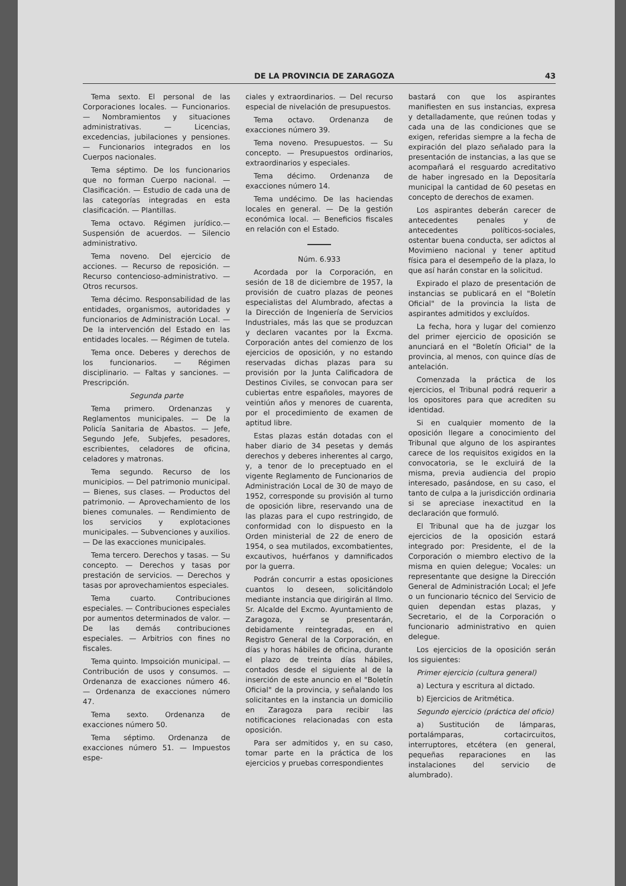DE LA PROVINCIA DE ZARAGOZA 43
Tema sexto. El personal de las Corporaciones locales. — Funcionarios. — Nombramientos y situaciones administrativas. — Licencias, excedencias, jubilaciones y pensiones. — Funcionarios integrados en los Cuerpos nacionales.
Tema séptimo. De los funcionarios que no forman Cuerpo nacional. — Clasificación. — Estudio de cada una de las categorías integradas en esta clasificación. — Plantillas.
Tema octavo. Régimen jurídico.— Suspensión de acuerdos. — Silencio administrativo.
Tema noveno. Del ejercicio de acciones. — Recurso de reposición. — Recurso contencioso-administrativo. — Otros recursos.
Tema décimo. Responsabilidad de las entidades, organismos, autoridades y funcionarios de Administración Local. — De la intervención del Estado en las entidades locales. — Régimen de tutela.
Tema once. Deberes y derechos de los funcionarios. — Régimen disciplinario. — Faltas y sanciones. — Prescripción.
Segunda parte
Tema primero. Ordenanzas y Reglamentos municipales. — De la Policía Sanitaria de Abastos. — Jefe, Segundo Jefe, Subjefes, pesadores, escribientes, celadores de oficina, celadores y matronas.
Tema segundo. Recurso de los municipios. — Del patrimonio municipal. — Bienes, sus clases. — Productos del patrimonio. — Aprovechamiento de los bienes comunales. — Rendimiento de los servicios y explotaciones municipales. — Subvenciones y auxilios. — De las exacciones municipales.
Tema tercero. Derechos y tasas. — Su concepto. — Derechos y tasas por prestación de servicios. — Derechos y tasas por aprovechamientos especiales.
Tema cuarto. Contribuciones especiales. — Contribuciones especiales por aumentos determinados de valor. — De las demás contribuciones especiales. — Arbitrios con fines no fiscales.
Tema quinto. Impsoición municipal. — Contribución de usos y consumos. — Ordenanza de exacciones número 46. — Ordenanza de exacciones número 47.
Tema sexto. Ordenanza de exacciones número 50.
Tema séptimo. Ordenanza de exacciones número 51. — Impuestos espe-
ciales y extraordinarios. — Del recurso especial de nivelación de presupuestos.
Tema octavo. Ordenanza de exacciones número 39.
Tema noveno. Presupuestos. — Su concepto. — Presupuestos ordinarios, extraordinarios y especiales.
Tema décimo. Ordenanza de exacciones número 14.
Tema undécimo. De las haciendas locales en general. — De la gestión económica local. — Beneficios fiscales en relación con el Estado.
Núm. 6.933
Acordada por la Corporación, en sesión de 18 de diciembre de 1957, la provisión de cuatro plazas de peones especialistas del Alumbrado, afectas a la Dirección de Ingeniería de Servicios Industriales, más las que se produzcan y declaren vacantes por la Excma. Corporación antes del comienzo de los ejercicios de oposición, y no estando reservadas dichas plazas para su provisión por la Junta Calificadora de Destinos Civiles, se convocan para ser cubiertas entre españoles, mayores de veintiún años y menores de cuarenta, por el procedimiento de examen de aptitud libre.
Estas plazas están dotadas con el haber diario de 34 pesetas y demás derechos y deberes inherentes al cargo, y, a tenor de lo preceptuado en el vigente Reglamento de Funcionarios de Administración Local de 30 de mayo de 1952, corresponde su provisión al turno de oposición libre, reservando una de las plazas para el cupo restringido, de conformidad con lo dispuesto en la Orden ministerial de 22 de enero de 1954, o sea mutilados, excombatientes, excautivos, huérfanos y damnificados por la guerra.
Podrán concurrir a estas oposiciones cuantos lo deseen, solicitándolo mediante instancia que dirigirán al Ilmo. Sr. Alcalde del Excmo. Ayuntamiento de Zaragoza, y se presentarán, debidamente reintegradas, en el Registro General de la Corporación, en días y horas hábiles de oficina, durante el plazo de treinta días hábiles, contados desde el siguiente al de la inserción de este anuncio en el "Boletín Oficial" de la provincia, y señalando los solicitantes en la instancia un domicilio en Zaragoza para recibir las notificaciones relacionadas con esta oposición.
Para ser admitidos y, en su caso, tomar parte en la práctica de los ejercicios y pruebas correspondientes
bastará con que los aspirantes manifiesten en sus instancias, expresa y detalladamente, que reúnen todas y cada una de las condiciones que se exigen, referidas siempre a la fecha de expiración del plazo señalado para la presentación de instancias, a las que se acompañará el resguardo acreditativo de haber ingresado en la Depositaría municipal la cantidad de 60 pesetas en concepto de derechos de examen.
Los aspirantes deberán carecer de antecedentes penales y de antecedentes políticos-sociales, ostentar buena conducta, ser adictos al Movimieno nacional y tener aptitud física para el desempeño de la plaza, lo que así harán constar en la solicitud.
Expirado el plazo de presentación de instancias se publicará en el "Boletín Oficial" de la provincia la lista de aspirantes admitidos y excluídos.
La fecha, hora y lugar del comienzo del primer ejercicio de oposición se anunciará en el "Boletín Oficial" de la provincia, al menos, con quince días de antelación.
Comenzada la práctica de los ejercicios, el Tribunal podrá requerir a los opositores para que acrediten su identidad.
Si en cualquier momento de la oposición llegare a conocimiento del Tribunal que alguno de los aspirantes carece de los requisitos exigidos en la convocatoria, se le excluirá de la misma, previa audiencia del propio interesado, pasándose, en su caso, el tanto de culpa a la jurisdicción ordinaria si se apreciase inexactitud en la declaración que formuló.
El Tribunal que ha de juzgar los ejercicios de la oposición estará integrado por: Presidente, el de la Corporación o miembro electivo de la misma en quien delegue; Vocales: un representante que designe la Dirección General de Administración Local; el Jefe o un funcionario técnico del Servicio de quien dependan estas plazas, y Secretario, el de la Corporación o funcionario administrativo en quien delegue.
Los ejercicios de la oposición serán los siguientes:
Primer ejercicio (cultura general)
a) Lectura y escritura al dictado.
b) Ejercicios de Aritmética.
Segundo ejercicio (práctica del oficio)
a) Sustitución de lámparas, portalámparas, cortacircuitos, interruptores, etcétera (en general, pequeñas reparaciones en las instalaciones del servicio de alumbrado).